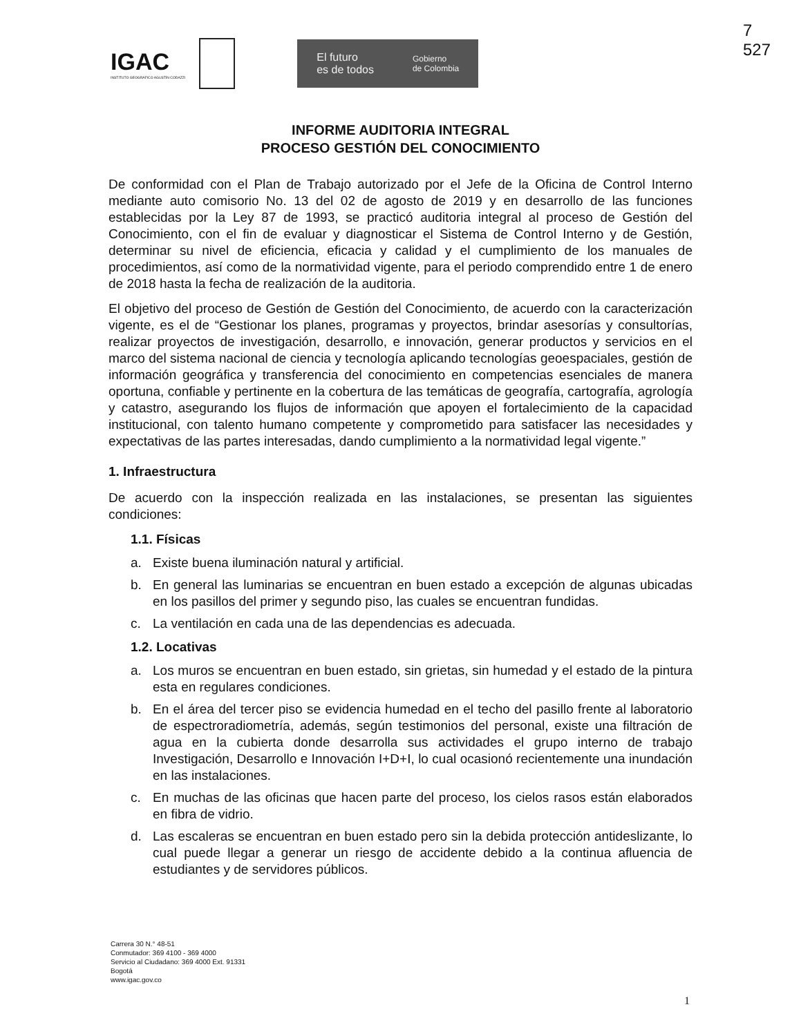IGAC
INSTITUTO GEOGRÁFICO AGUSTÍN CODAZZI
El futuro
es de todos Gobierno
de Colombia
7
527
INFORME AUDITORIA INTEGRAL
PROCESO GESTIÓN DEL CONOCIMIENTO
De conformidad con el Plan de Trabajo autorizado por el Jefe de la Oficina de Control Interno mediante auto comisorio No. 13 del 02 de agosto de 2019 y en desarrollo de las funciones establecidas por la Ley 87 de 1993, se practicó auditoria integral al proceso de Gestión del Conocimiento, con el fin de evaluar y diagnosticar el Sistema de Control Interno y de Gestión, determinar su nivel de eficiencia, eficacia y calidad y el cumplimiento de los manuales de procedimientos, así como de la normatividad vigente, para el periodo comprendido entre 1 de enero de 2018 hasta la fecha de realización de la auditoria.
El objetivo del proceso de Gestión de Gestión del Conocimiento, de acuerdo con la caracterización vigente, es el de “Gestionar los planes, programas y proyectos, brindar asesorías y consultorías, realizar proyectos de investigación, desarrollo, e innovación, generar productos y servicios en el marco del sistema nacional de ciencia y tecnología aplicando tecnologías geoespaciales, gestión de información geográfica y transferencia del conocimiento en competencias esenciales de manera oportuna, confiable y pertinente en la cobertura de las temáticas de geografía, cartografía, agrología y catastro, asegurando los flujos de información que apoyen el fortalecimiento de la capacidad institucional, con talento humano competente y comprometido para satisfacer las necesidades y expectativas de las partes interesadas, dando cumplimiento a la normatividad legal vigente.”
1. Infraestructura
De acuerdo con la inspección realizada en las instalaciones, se presentan las siguientes condiciones:
1.1. Físicas
a. Existe buena iluminación natural y artificial.
b. En general las luminarias se encuentran en buen estado a excepción de algunas ubicadas en los pasillos del primer y segundo piso, las cuales se encuentran fundidas.
c. La ventilación en cada una de las dependencias es adecuada.
1.2. Locativas
a. Los muros se encuentran en buen estado, sin grietas, sin humedad y el estado de la pintura esta en regulares condiciones.
b. En el área del tercer piso se evidencia humedad en el techo del pasillo frente al laboratorio de espectroradiometría, además, según testimonios del personal, existe una filtración de agua en la cubierta donde desarrolla sus actividades el grupo interno de trabajo Investigación, Desarrollo e Innovación I+D+I, lo cual ocasionó recientemente una inundación en las instalaciones.
c. En muchas de las oficinas que hacen parte del proceso, los cielos rasos están elaborados en fibra de vidrio.
d. Las escaleras se encuentran en buen estado pero sin la debida protección antideslizante, lo cual puede llegar a generar un riesgo de accidente debido a la continua afluencia de estudiantes y de servidores públicos.
Carrera 30 N.° 48-51
Conmutador: 369 4100 - 369 4000
Servicio al Ciudadano: 369 4000 Ext. 91331
Bogotá
www.igac.gov.co
1